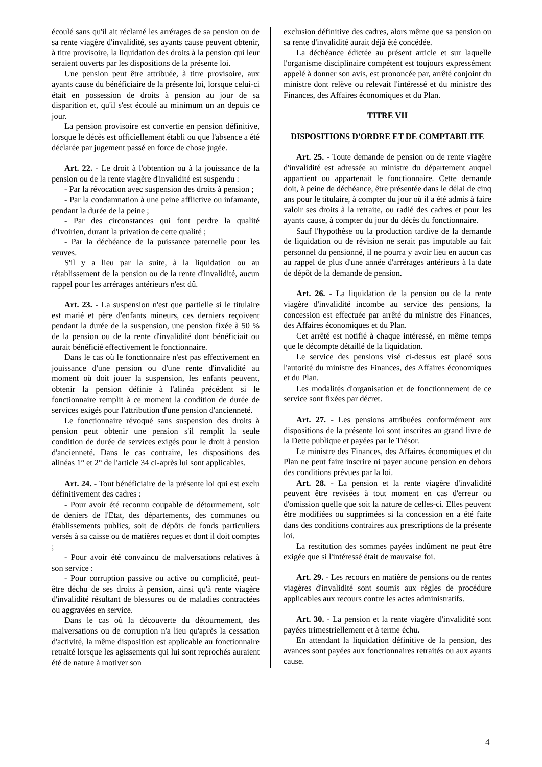écoulé sans qu'il ait réclamé les arrérages de sa pension ou de sa rente viagère d'invalidité, ses ayants cause peuvent obtenir, à titre provisoire, la liquidation des droits à la pension qui leur seraient ouverts par les dispositions de la présente loi.
Une pension peut être attribuée, à titre provisoire, aux ayants cause du bénéficiaire de la présente loi, lorsque celui-ci était en possession de droits à pension au jour de sa disparition et, qu'il s'est écoulé au minimum un an depuis ce jour.
La pension provisoire est convertie en pension définitive, lorsque le décès est officiellement établi ou que l'absence a été déclarée par jugement passé en force de chose jugée.
Art. 22. - Le droit à l'obtention ou à la jouissance de la pension ou de la rente viagère d'invalidité est suspendu :
- Par la révocation avec suspension des droits à pension ;
- Par la condamnation à une peine afflictive ou infamante, pendant la durée de la peine ;
- Par des circonstances qui font perdre la qualité d'Ivoirien, durant la privation de cette qualité ;
- Par la déchéance de la puissance paternelle pour les veuves.
S'il y a lieu par la suite, à la liquidation ou au rétablissement de la pension ou de la rente d'invalidité, aucun rappel pour les arrérages antérieurs n'est dû.
Art. 23. - La suspension n'est que partielle si le titulaire est marié et père d'enfants mineurs, ces derniers reçoivent pendant la durée de la suspension, une pension fixée à 50 % de la pension ou de la rente d'invalidité dont bénéficiait ou aurait bénéficié effectivement le fonctionnaire.
Dans le cas où le fonctionnaire n'est pas effectivement en jouissance d'une pension ou d'une rente d'invalidité au moment où doit jouer la suspension, les enfants peuvent, obtenir la pension définie à l'alinéa précédent si le fonctionnaire remplit à ce moment la condition de durée de services exigés pour l'attribution d'une pension d'ancienneté.
Le fonctionnaire révoqué sans suspension des droits à pension peut obtenir une pension s'il remplit la seule condition de durée de services exigés pour le droit à pension d'ancienneté. Dans le cas contraire, les dispositions des alinéas 1° et 2° de l'article 34 ci-après lui sont applicables.
Art. 24. - Tout bénéficiaire de la présente loi qui est exclu définitivement des cadres :
- Pour avoir été reconnu coupable de détournement, soit de deniers de l'Etat, des départements, des communes ou établissements publics, soit de dépôts de fonds particuliers versés à sa caisse ou de matières reçues et dont il doit comptes ;
- Pour avoir été convaincu de malversations relatives à son service :
- Pour corruption passive ou active ou complicité, peut-être déchu de ses droits à pension, ainsi qu'à rente viagère d'invalidité résultant de blessures ou de maladies contractées ou aggravées en service.
Dans le cas où la découverte du détournement, des malversations ou de corruption n'a lieu qu'après la cessation d'activité, la même disposition est applicable au fonctionnaire retraité lorsque les agissements qui lui sont reprochés auraient été de nature à motiver son
exclusion définitive des cadres, alors même que sa pension ou sa rente d'invalidité aurait déjà été concédée.
La déchéance édictée au présent article et sur laquelle l'organisme disciplinaire compétent est toujours expressément appelé à donner son avis, est prononcée par, arrêté conjoint du ministre dont relève ou relevait l'intéressé et du ministre des Finances, des Affaires économiques et du Plan.
TITRE VII
DISPOSITIONS D'ORDRE ET DE COMPTABILITE
Art. 25. - Toute demande de pension ou de rente viagère d'invalidité est adressée au ministre du département auquel appartient ou appartenait le fonctionnaire. Cette demande doit, à peine de déchéance, être présentée dans le délai de cinq ans pour le titulaire, à compter du jour où il a été admis à faire valoir ses droits à la retraite, ou radié des cadres et pour les ayants cause, à compter du jour du décès du fonctionnaire.
Sauf l'hypothèse ou la production tardive de la demande de liquidation ou de révision ne serait pas imputable au fait personnel du pensionné, il ne pourra y avoir lieu en aucun cas au rappel de plus d'une année d'arrérages antérieurs à la date de dépôt de la demande de pension.
Art. 26. - La liquidation de la pension ou de la rente viagère d'invalidité incombe au service des pensions, la concession est effectuée par arrêté du ministre des Finances, des Affaires économiques et du Plan.
Cet arrêté est notifié à chaque intéressé, en même temps que le décompte détaillé de la liquidation.
Le service des pensions visé ci-dessus est placé sous l'autorité du ministre des Finances, des Affaires économiques et du Plan.
Les modalités d'organisation et de fonctionnement de ce service sont fixées par décret.
Art. 27. - Les pensions attribuées conformément aux dispositions de la présente loi sont inscrites au grand livre de la Dette publique et payées par le Trésor.
Le ministre des Finances, des Affaires économiques et du Plan ne peut faire inscrire ni payer aucune pension en dehors des conditions prévues par la loi.
Art. 28. - La pension et la rente viagère d'invalidité peuvent être revisées à tout moment en cas d'erreur ou d'omission quelle que soit la nature de celles-ci. Elles peuvent être modifiées ou supprimées si la concession en a été faite dans des conditions contraires aux prescriptions de la présente loi.
La restitution des sommes payées indûment ne peut être exigée que si l'intéressé était de mauvaise foi.
Art. 29. - Les recours en matière de pensions ou de rentes viagères d'invalidité sont soumis aux règles de procédure applicables aux recours contre les actes administratifs.
Art. 30. - La pension et la rente viagère d'invalidité sont payées trimestriellement et à terme échu.
En attendant la liquidation définitive de la pension, des avances sont payées aux fonctionnaires retraités ou aux ayants cause.
4